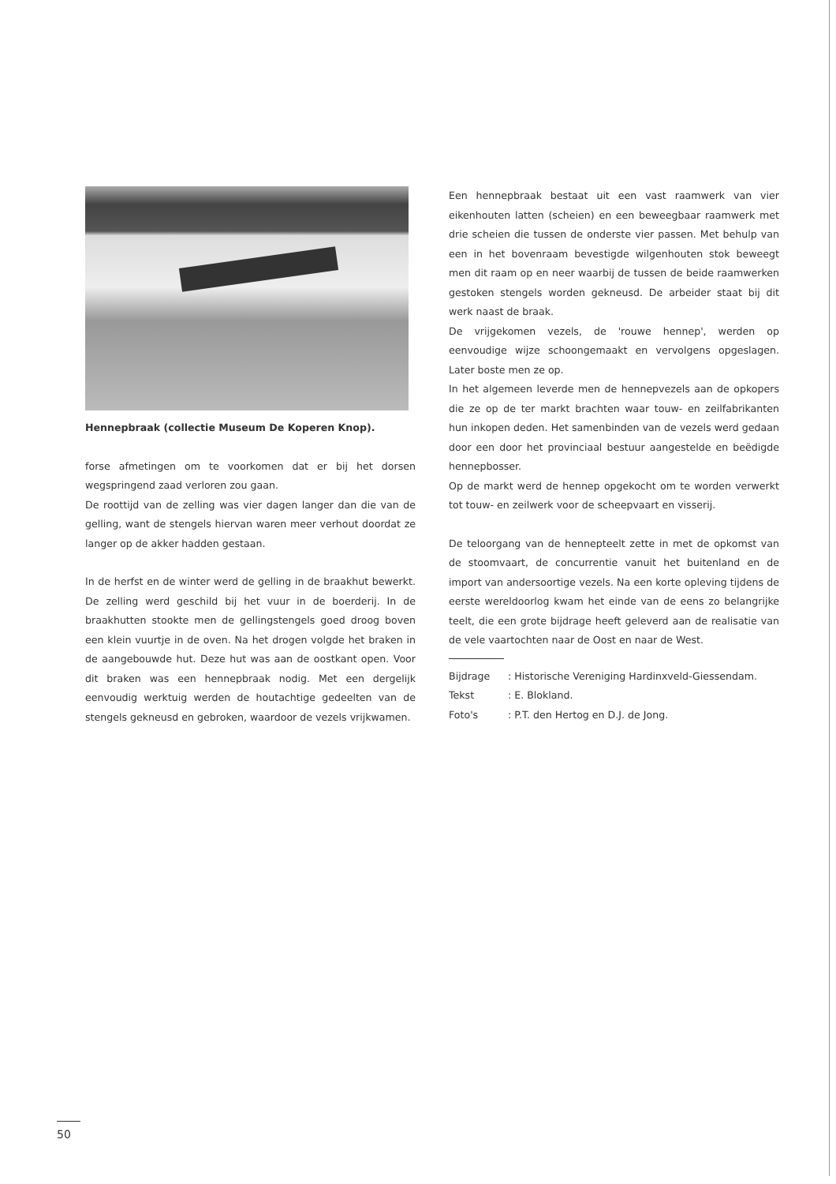Hennepbraak (collectie Museum De Koperen Knop).
forse afmetingen om te voorkomen dat er bij het dorsen wegspringend zaad verloren zou gaan.
De roottijd van de zelling was vier dagen langer dan die van de gelling, want de stengels hiervan waren meer verhout doordat ze langer op de akker hadden gestaan.
In de herfst en de winter werd de gelling in de braakhut bewerkt. De zelling werd geschild bij het vuur in de boerderij. In de braakhutten stookte men de gellingstengels goed droog boven een klein vuurtje in de oven. Na het drogen volgde het braken in de aangebouwde hut. Deze hut was aan de oostkant open. Voor dit braken was een hennepbraak nodig. Met een dergelijk eenvoudig werktuig werden de houtachtige gedeelten van de stengels gekneusd en gebroken, waardoor de vezels vrijkwamen.
Een hennepbraak bestaat uit een vast raamwerk van vier eikenhouten latten (scheien) en een beweegbaar raamwerk met drie scheien die tussen de onderste vier passen. Met behulp van een in het bovenraam bevestigde wilgenhouten stok beweegt men dit raam op en neer waarbij de tussen de beide raamwerken gestoken stengels worden gekneusd. De arbeider staat bij dit werk naast de braak.
De vrijgekomen vezels, de 'rouwe hennep', werden op eenvoudige wijze schoongemaakt en vervolgens opgeslagen. Later boste men ze op.
In het algemeen leverde men de hennepvezels aan de opkopers die ze op de ter markt brachten waar touw- en zeilfabrikanten hun inkopen deden. Het samenbinden van de vezels werd gedaan door een door het provinciaal bestuur aangestelde en beëdigde hennepbosser.
Op de markt werd de hennep opgekocht om te worden verwerkt tot touw- en zeilwerk voor de scheepvaart en visserij.
De teloorgang van de hennepteelt zette in met de opkomst van de stoomvaart, de concurrentie vanuit het buitenland en de import van andersoortige vezels. Na een korte opleving tijdens de eerste wereldoorlog kwam het einde van de eens zo belangrijke teelt, die een grote bijdrage heeft geleverd aan de realisatie van de vele vaartochten naar de Oost en naar de West.
| Bijdrage | : Historische Vereniging Hardinxveld-Giessendam. |
| Tekst | : E. Blokland. |
| Foto's | : P.T. den Hertog en D.J. de Jong. |
50